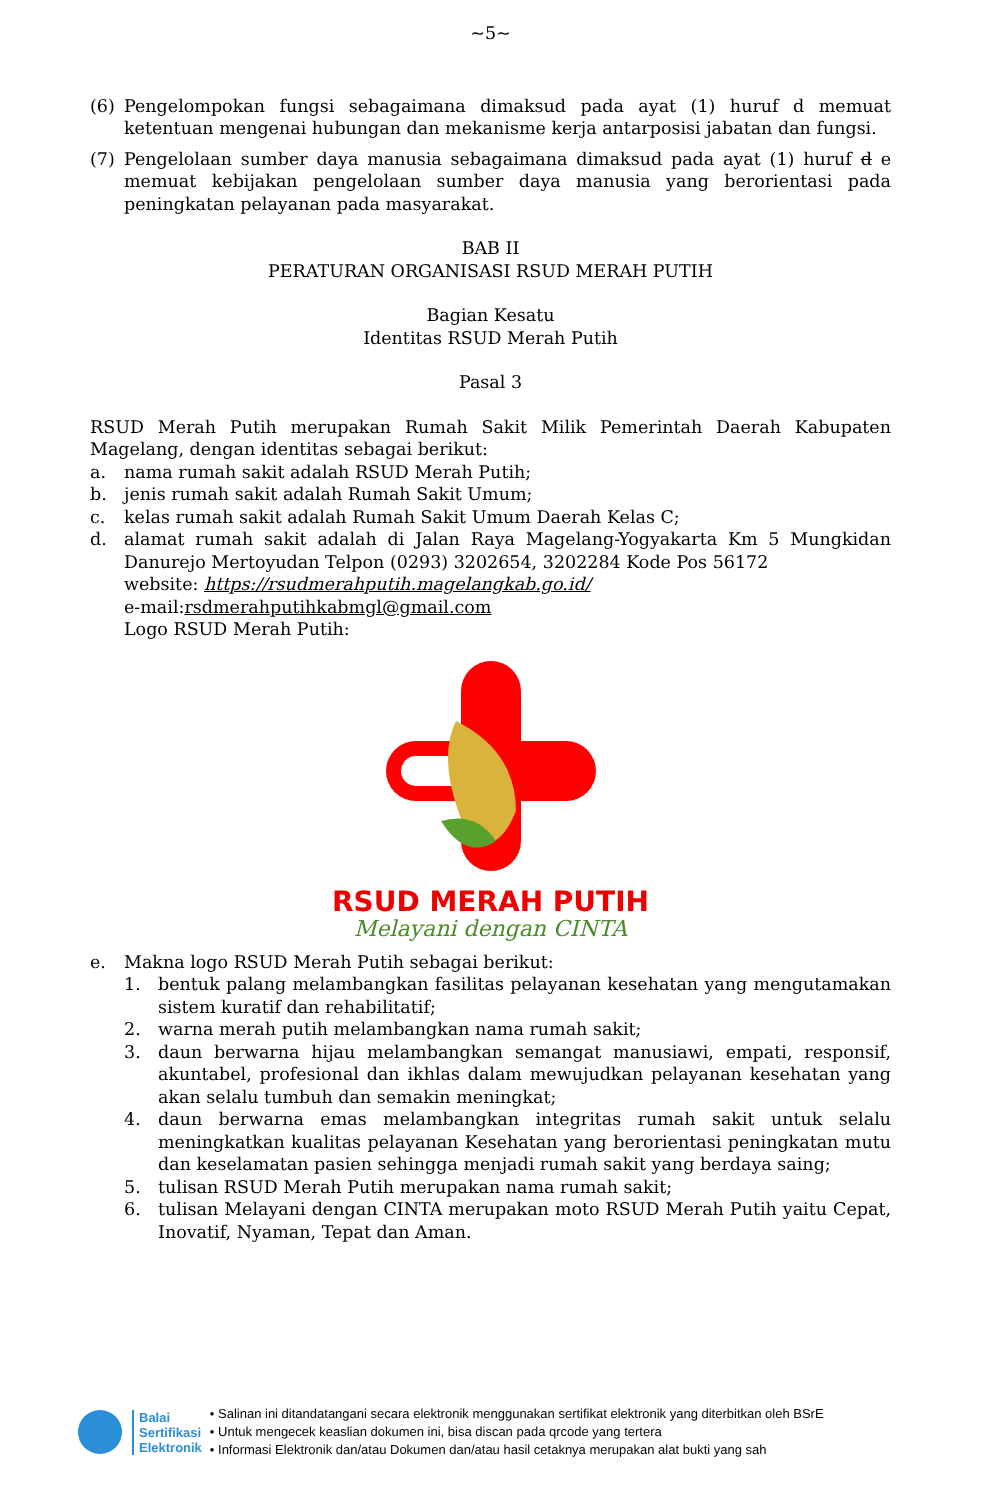~5~
(6) Pengelompokan fungsi sebagaimana dimaksud pada ayat (1) huruf d memuat ketentuan mengenai hubungan dan mekanisme kerja antarposisi jabatan dan fungsi.
(7) Pengelolaan sumber daya manusia sebagaimana dimaksud pada ayat (1) huruf d e memuat kebijakan pengelolaan sumber daya manusia yang berorientasi pada peningkatan pelayanan pada masyarakat.
BAB II
PERATURAN ORGANISASI RSUD MERAH PUTIH
Bagian Kesatu
Identitas RSUD Merah Putih
Pasal 3
RSUD Merah Putih merupakan Rumah Sakit Milik Pemerintah Daerah Kabupaten Magelang, dengan identitas sebagai berikut:
a. nama rumah sakit adalah RSUD Merah Putih;
b. jenis rumah sakit adalah Rumah Sakit Umum;
c. kelas rumah sakit adalah Rumah Sakit Umum Daerah Kelas C;
d. alamat rumah sakit adalah di Jalan Raya Magelang-Yogyakarta Km 5 Mungkidan Danurejo Mertoyudan Telpon (0293) 3202654, 3202284 Kode Pos 56172
website: https://rsudmerahputih.magelangkab.go.id/
e-mail:rsdmerahputihkabmgl@gmail.com
Logo RSUD Merah Putih:
RSUD MERAH PUTIH
Melayani dengan CINTA
e. Makna logo RSUD Merah Putih sebagai berikut:
1. bentuk palang melambangkan fasilitas pelayanan kesehatan yang mengutamakan sistem kuratif dan rehabilitatif;
2. warna merah putih melambangkan nama rumah sakit;
3. daun berwarna hijau melambangkan semangat manusiawi, empati, responsif, akuntabel, profesional dan ikhlas dalam mewujudkan pelayanan kesehatan yang akan selalu tumbuh dan semakin meningkat;
4. daun berwarna emas melambangkan integritas rumah sakit untuk selalu meningkatkan kualitas pelayanan Kesehatan yang berorientasi peningkatan mutu dan keselamatan pasien sehingga menjadi rumah sakit yang berdaya saing;
5. tulisan RSUD Merah Putih merupakan nama rumah sakit;
6. tulisan Melayani dengan CINTA merupakan moto RSUD Merah Putih yaitu Cepat, Inovatif, Nyaman, Tepat dan Aman.
Balai
Sertifikasi
Elektronik
• Salinan ini ditandatangani secara elektronik menggunakan sertifikat elektronik yang diterbitkan oleh BSrE
• Untuk mengecek keaslian dokumen ini, bisa discan pada qrcode yang tertera
• Informasi Elektronik dan/atau Dokumen dan/atau hasil cetaknya merupakan alat bukti yang sah